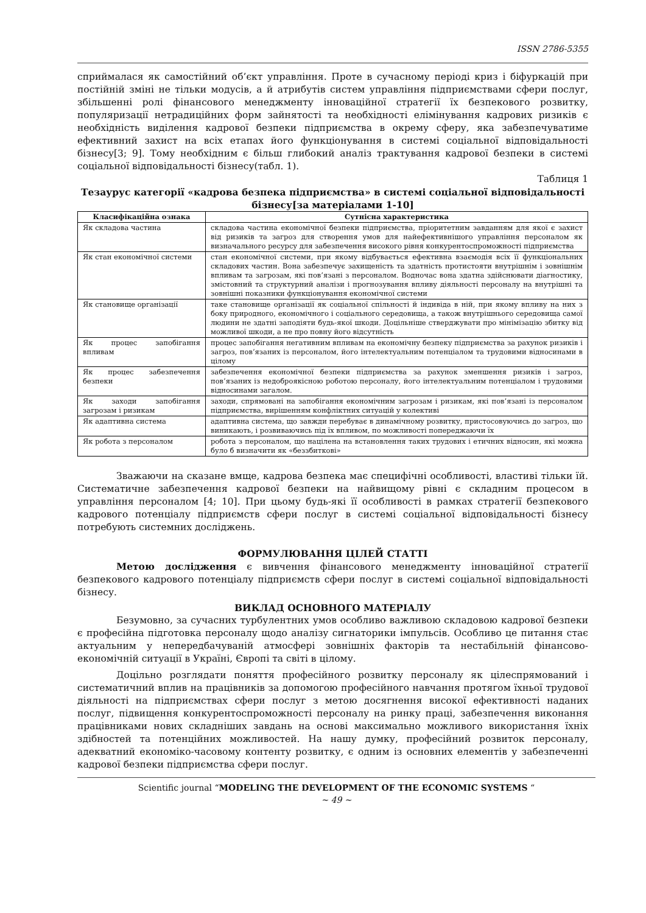ISSN 2786-5355
сприймалася як самостійний об’єкт управління. Проте в сучасному періоді криз і біфуркацій при постійній зміні не тільки модусів, а й атрибутів систем управління підприємствами сфери послуг, збільшенні ролі фінансового менеджменту інноваційної стратегії їх безпекового розвитку, популяризації нетрадиційних форм зайнятості та необхідності елімінування кадрових ризиків є необхідність виділення кадрової безпеки підприємства в окрему сферу, яка забезпечуватиме ефективний захист на всіх етапах його функціонування в системі соціальної відповідальності бізнесу[3; 9]. Тому необхідним є більш глибокий аналіз трактування кадрової безпеки в системі соціальної відповідальності бізнесу(табл. 1).
Таблиця 1
Тезаурус категорії «кадрова безпека підприємства» в системі соціальної відповідальності бізнесу[за матеріалами 1-10]
| Класифікаційна ознака | Сутнісна характеристика |
| --- | --- |
| Як складова частина | складова частина економічної безпеки підприємства, пріоритетним завданням для якої є захист від ризиків та загроз для створення умов для найефективнішого управління персоналом як визначального ресурсу для забезпечення високого рівня конкурентоспроможності підприємства |
| Як стан економічної системи | стан економічної системи, при якому відбувається ефективна взаємодія всіх її функціональних складових частин. Вона забезпечує захищеність та здатність протистояти внутрішнім і зовнішнім впливам та загрозам, які пов’язані з персоналом. Водночас вона здатна здійснювати діагностику, змістовний та структурний аналізи і прогнозування впливу діяльності персоналу на внутрішні та зовнішні показники функціонування економічної системи |
| Як становище організації | таке становище організації як соціальної спільності й індивіда в ній, при якому впливу на них з боку природного, економічного і соціального середовища, а також внутрішнього середовища самої людини не здатні заподіяти будь-якої шкоди. Доцільніше стверджувати про мінімізацію збитку від можливої шкоди, а не про повну його відсутність |
| Як процес запобігання впливам | процес запобігання негативним впливам на економічну безпеку підприємства за рахунок ризиків і загроз, пов’язаних із персоналом, його інтелектуальним потенціалом та трудовими відносинами в цілому |
| Як процес забезпечення безпеки | забезпечення економічної безпеки підприємства за рахунок зменшення ризиків і загроз, пов’язаних із недоброякісною роботою персоналу, його інтелектуальним потенціалом і трудовими відносинами загалом. |
| Як заходи запобігання загрозам і ризикам | заходи, спрямовані на запобігання економічним загрозам і ризикам, які пов’язані із персоналом підприємства, вирішенням конфліктних ситуацій у колективі |
| Як адаптивна система | адаптивна система, що завжди перебуває в динамічному розвитку, пристосовуючись до загроз, що виникають, і розвиваючись під їх впливом, по можливості попереджаючи їх |
| Як робота з персоналом | робота з персоналом, що націлена на встановлення таких трудових і етичних відносин, які можна було б визначити як «беззбиткові» |
Зважаючи на сказане вмще, кадрова безпека має специфічні особливості, властиві тільки їй. Систематичне забезпечення кадрової безпеки на найвищому рівні є складним процесом в управління персоналом [4; 10]. При цьому будь-які її особливості в рамках стратегії безпекового кадрового потенціалу підприємств сфери послуг в системі соціальної відповідальності бізнесу потребують системних досліджень.
ФОРМУЛЮВАННЯ ЦІЛЕЙ СТАТТІ
Метою дослідження є вивчення фінансового менеджменту інноваційної стратегії безпекового кадрового потенціалу підприємств сфери послуг в системі соціальної відповідальності бізнесу.
ВИКЛАД ОСНОВНОГО МАТЕРІАЛУ
Безумовно, за сучасних турбулентних умов особливо важливою складовою кадрової безпеки є професійна підготовка персоналу щодо аналізу сигнаторики імпульсів. Особливо це питання стає актуальним у непередбачуваній атмосфері зовнішніх факторів та нестабільній фінансово-економічній ситуації в Україні, Європі та світі в цілому.
Доцільно розглядати поняття професійного розвитку персоналу як цілеспрямований і систематичний вплив на працівників за допомогою професійного навчання протягом їхньої трудової діяльності на підприємствах сфери послуг з метою досягнення високої ефективності наданих послуг, підвищення конкурентоспроможності персоналу на ринку праці, забезпечення виконання працівниками нових складніших завдань на основі максимально можливого використання їхніх здібностей та потенційних можливостей. На нашу думку, професійний розвиток персоналу, адекватний економіко-часовому контенту розвитку, є одним із основних елементів у забезпеченні кадрової безпеки підприємства сфери послуг.
Scientific journal “MODELING THE DEVELOPMENT OF THE ECONOMIC SYSTEMS “
~ 49 ~